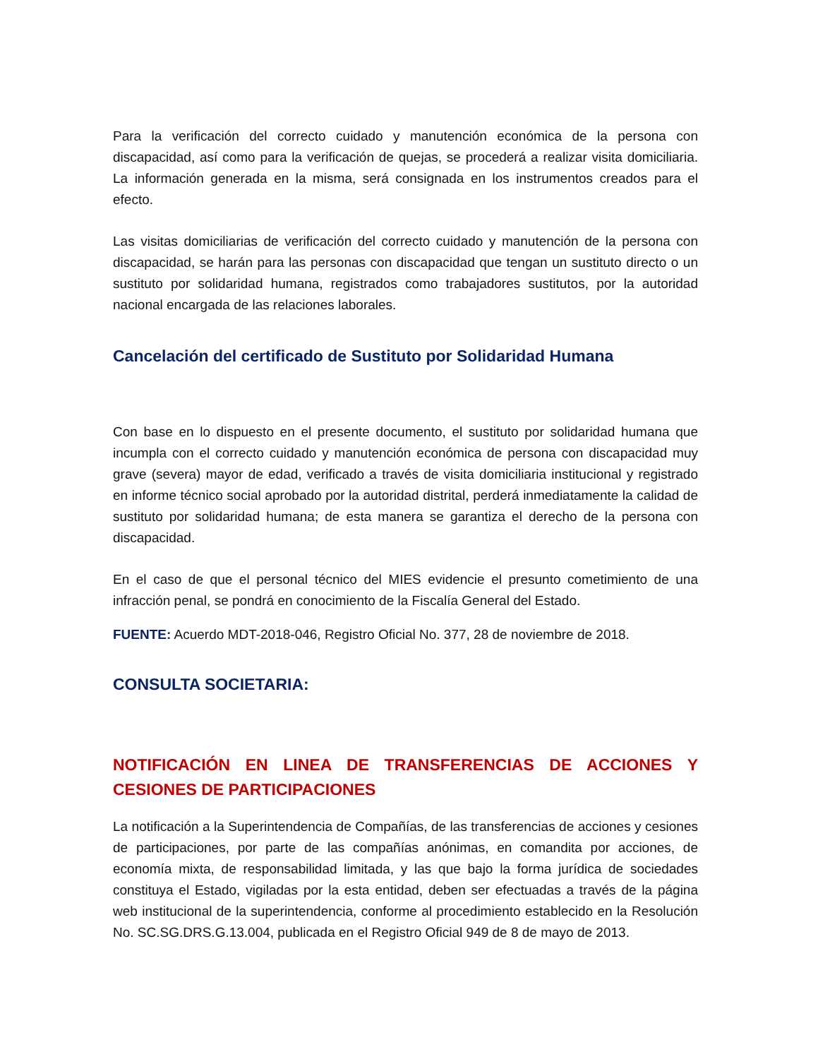Para la verificación del correcto cuidado y manutención económica de la persona con discapacidad, así como para la verificación de quejas, se procederá a realizar visita domiciliaria. La información generada en la misma, será consignada en los instrumentos creados para el efecto.
Las visitas domiciliarias de verificación del correcto cuidado y manutención de la persona con discapacidad, se harán para las personas con discapacidad que tengan un sustituto directo o un sustituto por solidaridad humana, registrados como trabajadores sustitutos, por la autoridad nacional encargada de las relaciones laborales.
Cancelación del certificado de Sustituto por Solidaridad Humana
Con base en lo dispuesto en el presente documento, el sustituto por solidaridad humana que incumpla con el correcto cuidado y manutención económica de persona con discapacidad muy grave (severa) mayor de edad, verificado a través de visita domiciliaria institucional y registrado en informe técnico social aprobado por la autoridad distrital, perderá inmediatamente la calidad de sustituto por solidaridad humana; de esta manera se garantiza el derecho de la persona con discapacidad.
En el caso de que el personal técnico del MIES evidencie el presunto cometimiento de una infracción penal, se pondrá en conocimiento de la Fiscalía General del Estado.
FUENTE: Acuerdo MDT-2018-046, Registro Oficial No. 377, 28 de noviembre de 2018.
CONSULTA SOCIETARIA:
NOTIFICACIÓN EN LINEA DE TRANSFERENCIAS DE ACCIONES Y CESIONES DE PARTICIPACIONES
La notificación a la Superintendencia de Compañías, de las transferencias de acciones y cesiones de participaciones, por parte de las compañías anónimas, en comandita por acciones, de economía mixta, de responsabilidad limitada, y las que bajo la forma jurídica de sociedades constituya el Estado, vigiladas por la esta entidad, deben ser efectuadas a través de la página web institucional de la superintendencia, conforme al procedimiento establecido en la Resolución No. SC.SG.DRS.G.13.004, publicada en el Registro Oficial 949 de 8 de mayo de 2013.